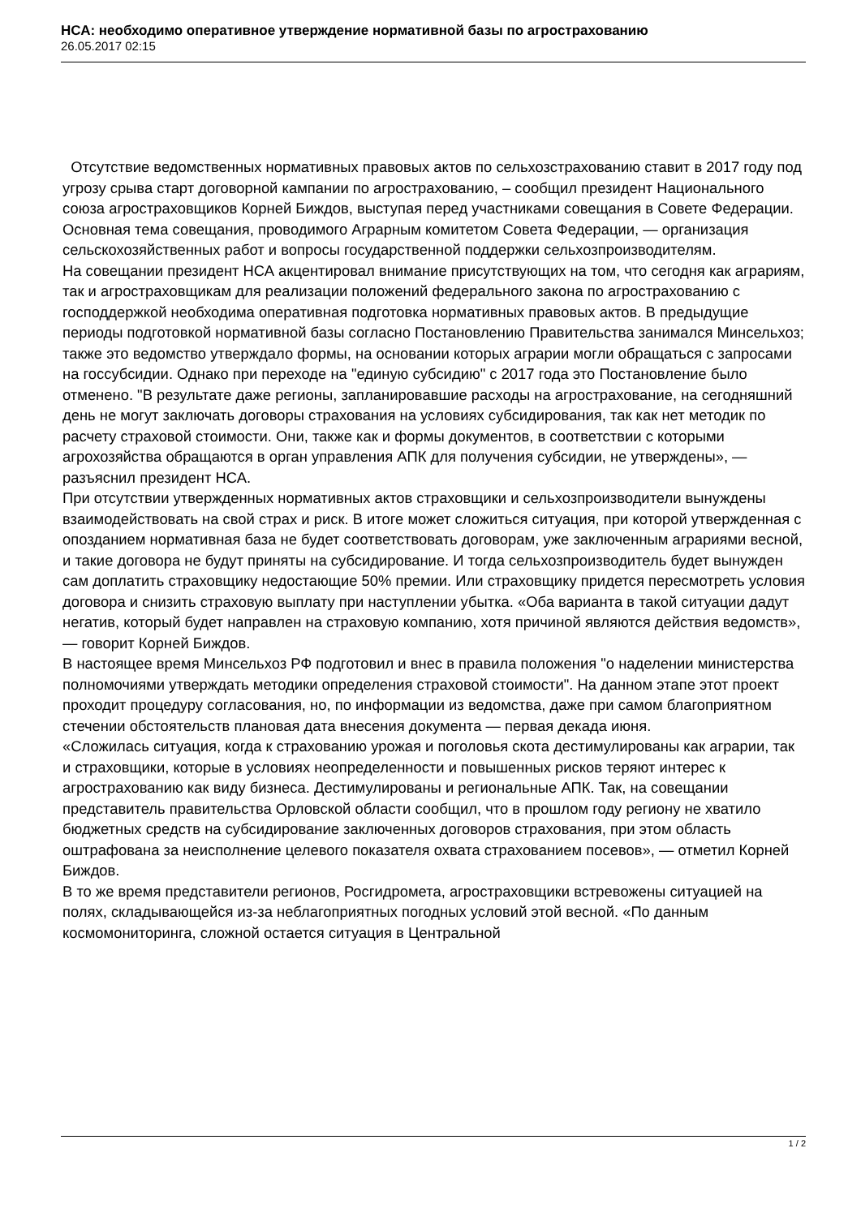НСА: необходимо оперативное утверждение нормативной базы по агрострахованию
26.05.2017 02:15
Отсутствие ведомственных нормативных правовых актов по сельхозстрахованию ставит в 2017 году под угрозу срыва старт договорной кампании по агрострахованию, – сообщил президент Национального союза агростраховщиков Корней Биждов, выступая перед участниками совещания в Совете Федерации. Основная тема совещания, проводимого Аграрным комитетом Совета Федерации, — организация сельскохозяйственных работ и вопросы государственной поддержки сельхозпроизводителям.
На совещании президент НСА акцентировал внимание присутствующих на том, что сегодня как аграриям, так и агростраховщикам для реализации положений федерального закона по агрострахованию с господдержкой необходима оперативная подготовка нормативных правовых актов. В предыдущие периоды подготовкой нормативной базы согласно Постановлению Правительства занимался Минсельхоз; также это ведомство утверждало формы, на основании которых аграрии могли обращаться с запросами на госсубсидии. Однако при переходе на "единую субсидию" с 2017 года это Постановление было отменено. "В результате даже регионы, запланировавшие расходы на агрострахование, на сегодняшний день не могут заключать договоры страхования на условиях субсидирования, так как нет методик по расчету страховой стоимости. Они, также как и формы документов, в соответствии с которыми агрохозяйства обращаются в орган управления АПК для получения субсидии, не утверждены», — разъяснил президент НСА.
При отсутствии утвержденных нормативных актов страховщики и сельхозпроизводители вынуждены взаимодействовать на свой страх и риск. В итоге может сложиться ситуация, при которой утвержденная с опозданием нормативная база не будет соответствовать договорам, уже заключенным аграриями весной, и такие договора не будут приняты на субсидирование. И тогда сельхозпроизводитель будет вынужден сам доплатить страховщику недостающие 50% премии. Или страховщику придется пересмотреть условия договора и снизить страховую выплату при наступлении убытка. «Оба варианта в такой ситуации дадут негатив, который будет направлен на страховую компанию, хотя причиной являются действия ведомств», — говорит Корней Биждов.
В настоящее время Минсельхоз РФ подготовил и внес в правила положения "о наделении министерства полномочиями утверждать методики определения страховой стоимости". На данном этапе этот проект проходит процедуру согласования, но, по информации из ведомства, даже при самом благоприятном стечении обстоятельств плановая дата внесения документа — первая декада июня.
«Сложилась ситуация, когда к страхованию урожая и поголовья скота дестимулированы как аграрии, так и страховщики, которые в условиях неопределенности и повышенных рисков теряют интерес к агрострахованию как виду бизнеса. Дестимулированы и региональные АПК. Так, на совещании представитель правительства Орловской области сообщил, что в прошлом году региону не хватило бюджетных средств на субсидирование заключенных договоров страхования, при этом область оштрафована за неисполнение целевого показателя охвата страхованием посевов», — отметил Корней Биждов.
В то же время представители регионов, Росгидромета, агростраховщики встревожены ситуацией на полях, складывающейся из-за неблагоприятных погодных условий этой весной. «По данным космомониторинга, сложной остается ситуация в Центральной
1 / 2